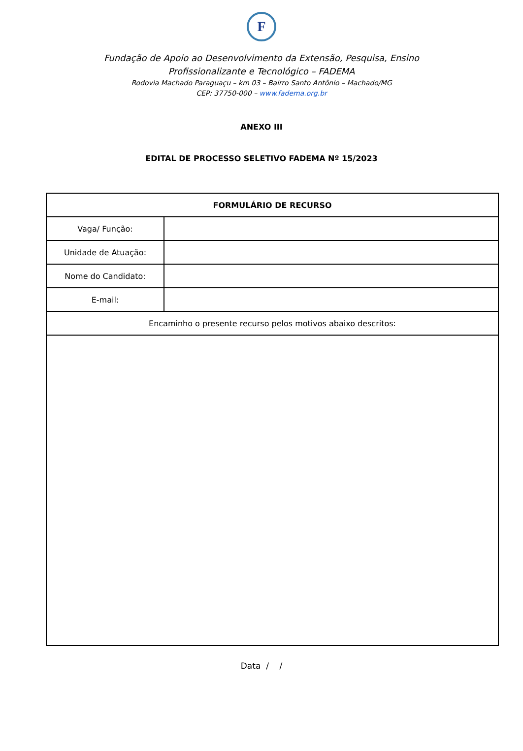F
Fundação de Apoio ao Desenvolvimento da Extensão, Pesquisa, Ensino Profissionalizante e Tecnológico – FADEMA
Rodovia Machado Paraguaçu – km 03 – Bairro Santo Antônio – Machado/MG
CEP: 37750-000 – www.fadema.org.br
ANEXO III
EDITAL DE PROCESSO SELETIVO FADEMA Nº 15/2023
| FORMULÁRIO DE RECURSO | |
| --- | --- |
| Vaga/ Função: | |
| Unidade de Atuação: | |
| Nome do Candidato: | |
| E-mail: | |
| Encaminho o presente recurso pelos motivos abaixo descritos: | |
Data / /